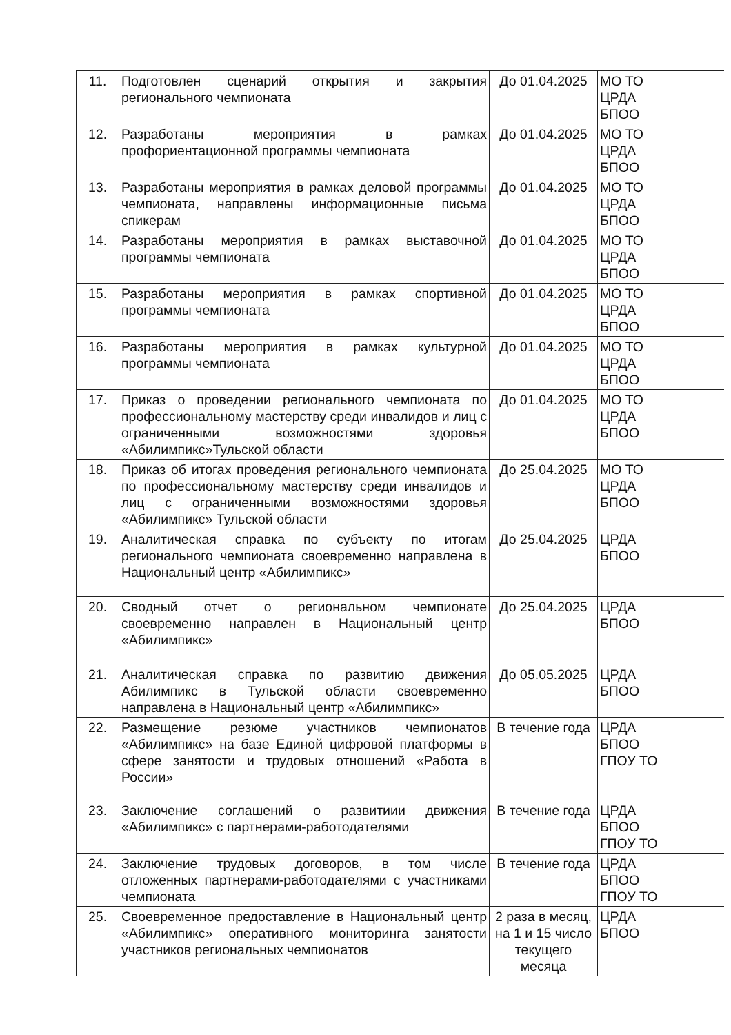| 11. | Подготовлен сценарий открытия и закрытия регионального чемпионата | До 01.04.2025 | МО ТО ЦРДА БПОО |
| 12. | Разработаны мероприятия в рамках профориентационной программы чемпионата | До 01.04.2025 | МО ТО ЦРДА БПОО |
| 13. | Разработаны мероприятия в рамках деловой программы чемпионата, направлены информационные письма спикерам | До 01.04.2025 | МО ТО ЦРДА БПОО |
| 14. | Разработаны мероприятия в рамках выставочной программы чемпионата | До 01.04.2025 | МО ТО ЦРДА БПОО |
| 15. | Разработаны мероприятия в рамках спортивной программы чемпионата | До 01.04.2025 | МО ТО ЦРДА БПОО |
| 16. | Разработаны мероприятия в рамках культурной программы чемпионата | До 01.04.2025 | МО ТО ЦРДА БПОО |
| 17. | Приказ о проведении регионального чемпионата по профессиональному мастерству среди инвалидов и лиц с ограниченными возможностями здоровья «Абилимпикс»Тульской области | До 01.04.2025 | МО ТО ЦРДА БПОО |
| 18. | Приказ об итогах проведения регионального чемпионата по профессиональному мастерству среди инвалидов и лиц с ограниченными возможностями здоровья «Абилимпикс» Тульской области | До 25.04.2025 | МО ТО ЦРДА БПОО |
| 19. | Аналитическая справка по субъекту по итогам регионального чемпионата своевременно направлена в Национальный центр «Абилимпикс» | До 25.04.2025 | ЦРДА БПОО |
| 20. | Сводный отчет о региональном чемпионате своевременно направлен в Национальный центр «Абилимпикс» | До 25.04.2025 | ЦРДА БПОО |
| 21. | Аналитическая справка по развитию движения Абилимпикс в Тульской области своевременно направлена в Национальный центр «Абилимпикс» | До 05.05.2025 | ЦРДА БПОО |
| 22. | Размещение резюме участников чемпионатов «Абилимпикс» на базе Единой цифровой платформы в сфере занятости и трудовых отношений «Работа в России» | В течение года | ЦРДА БПОО ГПОУ ТО |
| 23. | Заключение соглашений о развитиии движения «Абилимпикс» с партнерами-работодателями | В течение года | ЦРДА БПОО ГПОУ ТО |
| 24. | Заключение трудовых договоров, в том числе отложенных партнерами-работодателями с участниками чемпионата | В течение года | ЦРДА БПОО ГПОУ ТО |
| 25. | Своевременное предоставление в Национальный центр «Абилимпикс» оперативного мониторинга занятости участников региональных чемпионатов | 2 раза в месяц, на 1 и 15 число текущего месяца | ЦРДА БПОО |